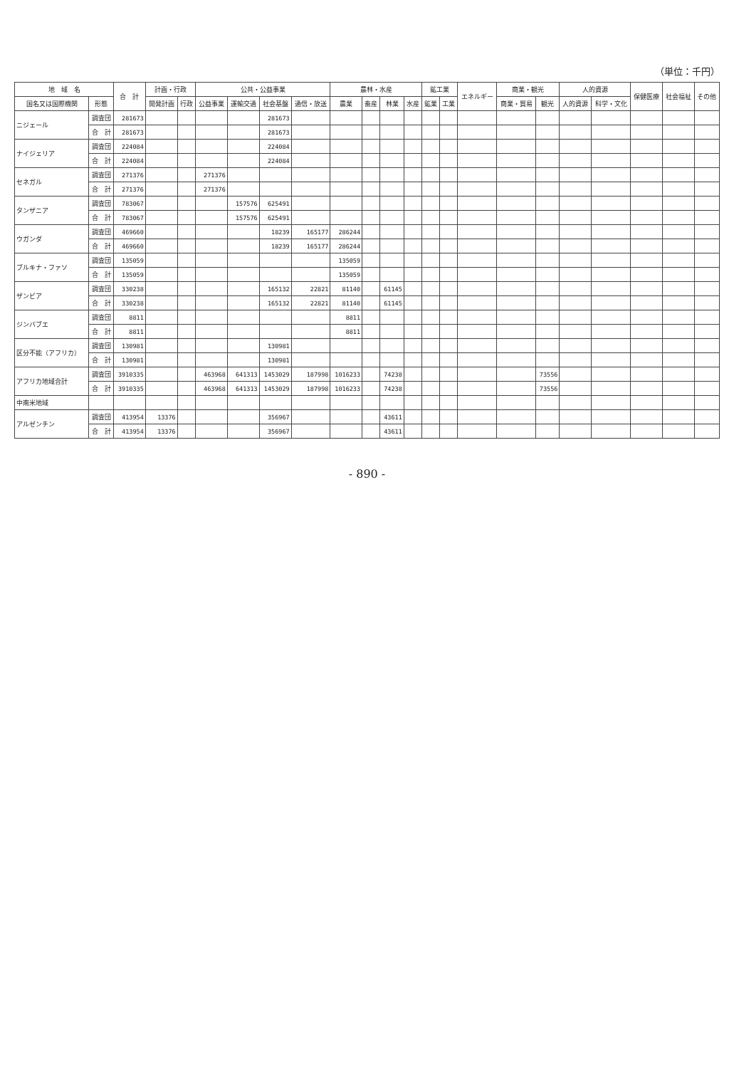（単位：千円）
| 地 域 名 | | 合 計 | 計画・行政 | | 公共・公益事業 | | | | 農林・水産 | | | | 鉱工業 | | エネルギー | 商業・観光 | | 人的資源 | | 保健医療 | 社会福祉 | その他 |
| --- | --- | --- | --- | --- | --- | --- | --- | --- | --- | --- | --- | --- | --- | --- | --- | --- | --- | --- | --- | --- | --- | --- |
| 国名又は国際機関 | 形態 | | 開発計画 | 行政 | 公益事業 | 運輸交通 | 社会基盤 | 通信・放送 | 農業 | 畜産 | 林業 | 水産 | 鉱業 | 工業 | | 商業・貿易 | 観光 | 人的資源 | 科学・文化 | | | |
| ニジェール | 調査団 | 281673 | | | | | 281673 | | | | | | | | | | | | | | | |
| | 合 計 | 281673 | | | | | 281673 | | | | | | | | | | | | | | | |
| ナイジェリア | 調査団 | 224084 | | | | | 224084 | | | | | | | | | | | | | | | |
| | 合 計 | 224084 | | | | | 224084 | | | | | | | | | | | | | | | |
| セネガル | 調査団 | 271376 | | | 271376 | | | | | | | | | | | | | | | | | |
| | 合 計 | 271376 | | | 271376 | | | | | | | | | | | | | | | | | |
| タンザニア | 調査団 | 783067 | | | | 157576 | 625491 | | | | | | | | | | | | | | | |
| | 合 計 | 783067 | | | | 157576 | 625491 | | | | | | | | | | | | | | | |
| ウガンダ | 調査団 | 469660 | | | | | 18239 | 165177 | 286244 | | | | | | | | | | | | | |
| | 合 計 | 469660 | | | | | 18239 | 165177 | 286244 | | | | | | | | | | | | | |
| ブルキナ・ファソ | 調査団 | 135059 | | | | | | | 135059 | | | | | | | | | | | | | |
| | 合 計 | 135059 | | | | | | | 135059 | | | | | | | | | | | | | |
| ザンビア | 調査団 | 330238 | | | | | 165132 | 22821 | 81140 | | 61145 | | | | | | | | | | | |
| | 合 計 | 330238 | | | | | 165132 | 22821 | 81140 | | 61145 | | | | | | | | | | | |
| ジンバブエ | 調査団 | 8811 | | | | | | | 8811 | | | | | | | | | | | | | |
| | 合 計 | 8811 | | | | | | | 8811 | | | | | | | | | | | | | |
| 区分不能（アフリカ） | 調査団 | 130981 | | | | | 130981 | | | | | | | | | | | | | | | |
| | 合 計 | 130981 | | | | | 130981 | | | | | | | | | | | | | | | |
| アフリカ地域合計 | 調査団 | 3910335 | | | 463968 | 641313 | 1453029 | 187998 | 1016233 | | 74238 | | | | | | 73556 | | | | | |
| | 合 計 | 3910335 | | | 463968 | 641313 | 1453029 | 187998 | 1016233 | | 74238 | | | | | | 73556 | | | | | |
| 中南米地域 | | | | | | | | | | | | | | | | | | | | | | |
| アルゼンチン | 調査団 | 413954 | 13376 | | | | 356967 | | | | 43611 | | | | | | | | | | | |
| | 合 計 | 413954 | 13376 | | | | 356967 | | | | 43611 | | | | | | | | | | | |
- 890 -